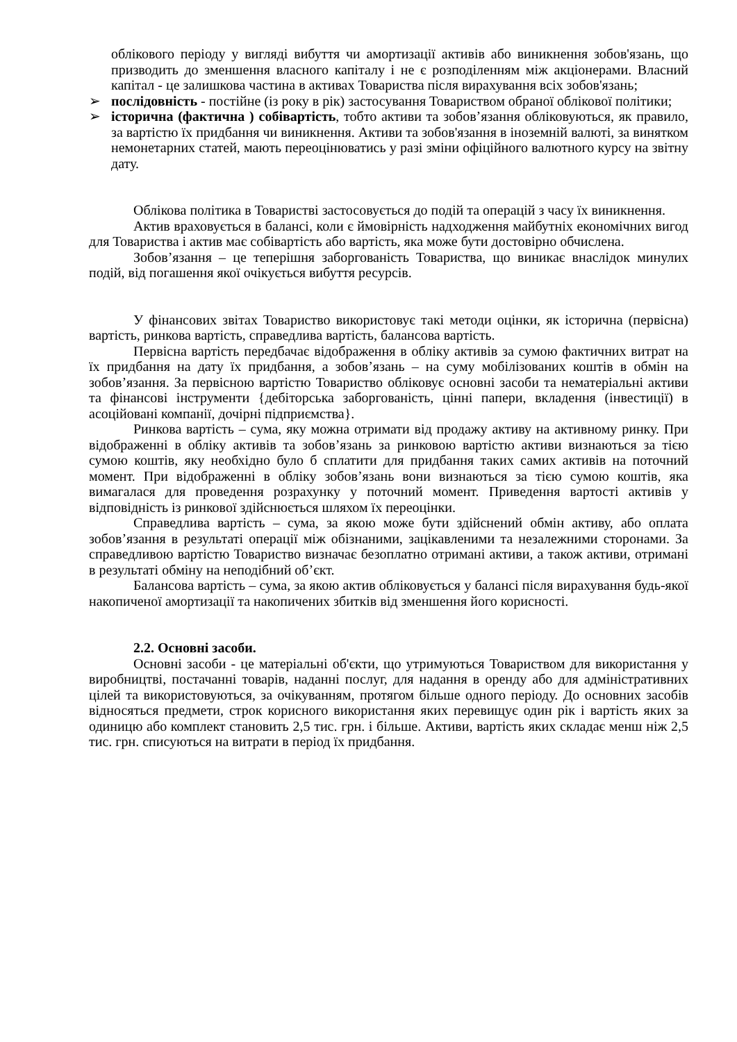облікового періоду у вигляді вибуття чи амортизації активів або виникнення зобов'язань, що призводить до зменшення власного капіталу і не є розподіленням між акціонерами. Власний капітал - це залишкова частина в активах Товариства після вирахування всіх зобов'язань;
➢ послідовність - постійне (із року в рік) застосування Товариством обраної облікової політики;
➢ історична (фактична ) собівартість, тобто активи та зобов’язання обліковуються, як правило, за вартістю їх придбання чи виникнення. Активи та зобов'язання в іноземній валюті, за винятком немонетарних статей, мають переоцінюватись у разі зміни офіційного валютного курсу на звітну дату.
Облікова політика в Товаристві застосовується до подій та операцій з часу їх виникнення.
Актив враховується в балансі, коли є ймовірність надходження майбутніх економічних вигод для Товариства і актив має собівартість або вартість, яка може бути достовірно обчислена.
Зобов’язання – це теперішня заборгованість Товариства, що виникає внаслідок минулих подій, від погашення якої очікується вибуття ресурсів.
У фінансових звітах Товариство використовує такі методи оцінки, як історична (первісна) вартість, ринкова вартість, справедлива вартість, балансова вартість.
Первісна вартість передбачає відображення в обліку активів за сумою фактичних витрат на їх придбання на дату їх придбання, а зобов’язань – на суму мобілізованих коштів в обмін на зобов’язання. За первісною вартістю Товариство обліковує основні засоби та нематеріальні активи та фінансові інструменти {дебіторська заборгованість, цінні папери, вкладення (інвестиції) в асоційовані компанії, дочірні підприємства}.
Ринкова вартість – сума, яку можна отримати від продажу активу на активному ринку. При відображенні в обліку активів та зобов’язань за ринковою вартістю активи визнаються за тією сумою коштів, яку необхідно було б сплатити для придбання таких самих активів на поточний момент. При відображенні в обліку зобов’язань вони визнаються за тією сумою коштів, яка вимагалася для проведення розрахунку у поточний момент. Приведення вартості активів у відповідність із ринкової здійснюється шляхом їх переоцінки.
Справедлива вартість – сума, за якою може бути здійснений обмін активу, або оплата зобов’язання в результаті операції між обізнаними, зацікавленими та незалежними сторонами. За справедливою вартістю Товариство визначає безоплатно отримані активи, а також активи, отримані в результаті обміну на неподібний об’єкт.
Балансова вартість – сума, за якою актив обліковується у балансі після вирахування будь-якої накопиченої амортизації та накопичених збитків від зменшення його корисності.
2.2. Основні засоби.
Основні засоби - це матеріальні об'єкти, що утримуються Товариством для використання у виробництві, постачанні товарів, наданні послуг, для надання в оренду або для адміністративних цілей та використовуються, за очікуванням, протягом більше одного періоду. До основних засобів відносяться предмети, строк корисного використання яких перевищує один рік і вартість яких за одиницю або комплект становить 2,5 тис. грн. і більше. Активи, вартість яких складає менш ніж 2,5 тис. грн. списуються на витрати в період їх придбання.